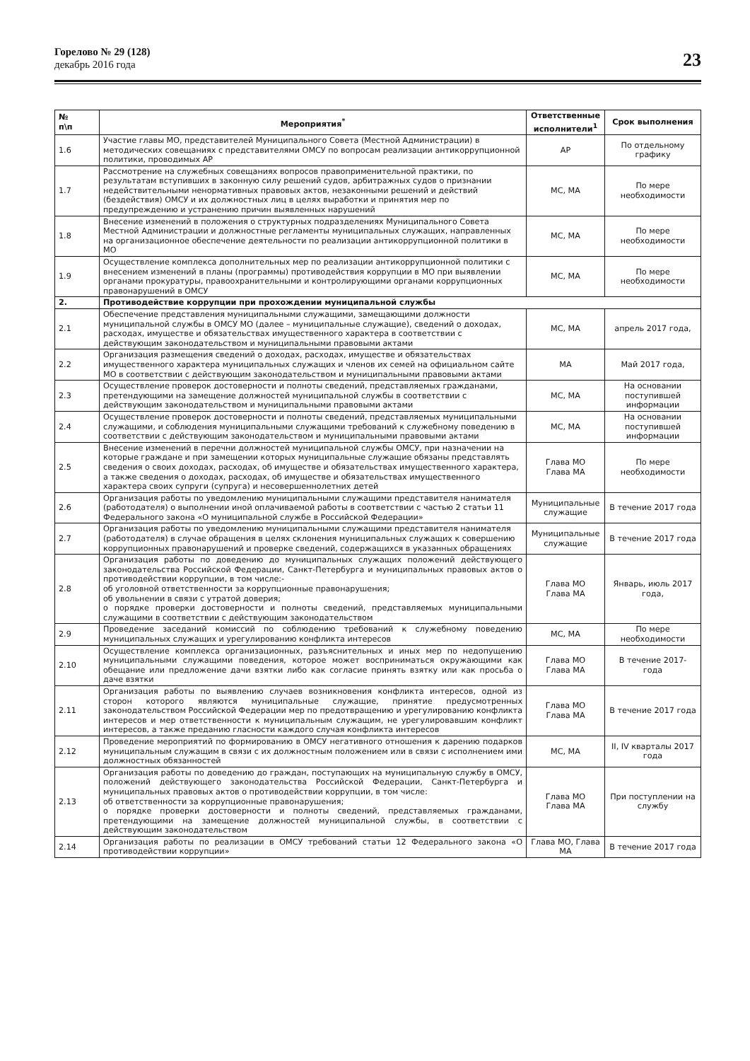Горелово № 29 (128)
декабрь 2016 года
23
| № п\п | Мероприятия<sup>*</sup> | Ответственные исполнители<sup>1</sup> | Срок выполнения |
| --- | --- | --- | --- |
| 1.6 | Участие главы МО, представителей Муниципального Совета (Местной Администрации) в методических совещаниях с представителями ОМСУ по вопросам реализации антикоррупционной политики, проводимых АР | АР | По отдельному графику |
| 1.7 | Рассмотрение на служебных совещаниях вопросов правоприменительной практики, по результатам вступивших в законную силу решений судов, арбитражных судов о признании недействительными ненормативных правовых актов, незаконными решений и действий (бездействия) ОМСУ и их должностных лиц в целях выработки и принятия мер по предупреждению и устранению причин выявленных нарушений | МС, МА | По мере необходимости |
| 1.8 | Внесение изменений в положения о структурных подразделениях Муниципального Совета Местной Администрации и должностные регламенты муниципальных служащих, направленных на организационное обеспечение деятельности по реализации антикоррупционной политики в МО | МС, МА | По мере необходимости |
| 1.9 | Осуществление комплекса дополнительных мер по реализации антикоррупционной политики с внесением изменений в планы (программы) противодействия коррупции в МО при выявлении органами прокуратуры, правоохранительными и контролирующими органами коррупционных правонарушений в ОМСУ | МС, МА | По мере необходимости |
| 2. | Противодействие коррупции при прохождении муниципальной службы | | |
| 2.1 | Обеспечение представления муниципальными служащими, замещающими должности муниципальной службы в ОМСУ МО (далее – муниципальные служащие), сведений о доходах, расходах, имуществе и обязательствах имущественного характера в соответствии с действующим законодательством и муниципальными правовыми актами | МС, МА | апрель 2017 года, |
| 2.2 | Организация размещения сведений о доходах, расходах, имуществе и обязательствах имущественного характера муниципальных служащих и членов их семей на официальном сайте МО в соответствии с действующим законодательством и муниципальными правовыми актами | МА | Май 2017 года, |
| 2.3 | Осуществление проверок достоверности и полноты сведений, представляемых гражданами, претендующими на замещение должностей муниципальной службы в соответствии с действующим законодательством и муниципальными правовыми актами | МС, МА | На основании поступившей информации |
| 2.4 | Осуществление проверок достоверности и полноты сведений, представляемых муниципальными служащими, и соблюдения муниципальными служащими требований к служебному поведению в соответствии с действующим законодательством и муниципальными правовыми актами | МС, МА | На основании поступившей информации |
| 2.5 | Внесение изменений в перечни должностей муниципальной службы ОМСУ, при назначении на которые граждане и при замещении которых муниципальные служащие обязаны представлять сведения о своих доходах, расходах, об имуществе и обязательствах имущественного характера, а также сведения о доходах, расходах, об имуществе и обязательствах имущественного характера своих супруги (супруга) и несовершеннолетних детей | Глава МО Глава МА | По мере необходимости |
| 2.6 | Организация работы по уведомлению муниципальными служащими представителя нанимателя (работодателя) о выполнении иной оплачиваемой работы в соответствии с частью 2 статьи 11 Федерального закона «О муниципальной службе в Российской Федерации» | Муниципальные служащие | В течение 2017 года |
| 2.7 | Организация работы по уведомлению муниципальными служащими представителя нанимателя (работодателя) в случае обращения в целях склонения муниципальных служащих к совершению коррупционных правонарушений и проверке сведений, содержащихся в указанных обращениях | Муниципальные служащие | В течение 2017 года |
| 2.8 | Организация работы по доведению до муниципальных служащих положений действующего законодательства Российской Федерации, Санкт-Петербурга и муниципальных правовых актов о противодействии коррупции, в том числе:- об уголовной ответственности за коррупционные правонарушения; об увольнении в связи с утратой доверия; о порядке проверки достоверности и полноты сведений, представляемых муниципальными служащими в соответствии с действующим законодательством | Глава МО Глава МА | Январь, июль 2017 года, |
| 2.9 | Проведение заседаний комиссий по соблюдению требований к служебному поведению муниципальных служащих и урегулированию конфликта интересов | МС, МА | По мере необходимости |
| 2.10 | Осуществление комплекса организационных, разъяснительных и иных мер по недопущению муниципальными служащими поведения, которое может восприниматься окружающими как обещание или предложение дачи взятки либо как согласие принять взятку или как просьба о даче взятки | Глава МО Глава МА | В течение 2017- года |
| 2.11 | Организация работы по выявлению случаев возникновения конфликта интересов, одной из сторон которого являются муниципальные служащие, принятие предусмотренных законодательством Российской Федерации мер по предотвращению и урегулированию конфликта интересов и мер ответственности к муниципальным служащим, не урегулировавшим конфликт интересов, а также преданию гласности каждого случая конфликта интересов | Глава МО Глава МА | В течение 2017 года |
| 2.12 | Проведение мероприятий по формированию в ОМСУ негативного отношения к дарению подарков муниципальным служащим в связи с их должностным положением или в связи с исполнением ими должностных обязанностей | МС, МА | II, IV кварталы 2017 года |
| 2.13 | Организация работы по доведению до граждан, поступающих на муниципальную службу в ОМСУ, положений действующего законодательства Российской Федерации, Санкт-Петербурга и муниципальных правовых актов о противодействии коррупции, в том числе: об ответственности за коррупционные правонарушения; о порядке проверки достоверности и полноты сведений, представляемых гражданами, претендующими на замещение должностей муниципальной службы, в соответствии с действующим законодательством | Глава МО Глава МА | При поступлении на службу |
| 2.14 | Организация работы по реализации в ОМСУ требований статьи 12 Федерального закона «О противодействии коррупции» | Глава МО, Глава МА | В течение 2017 года |